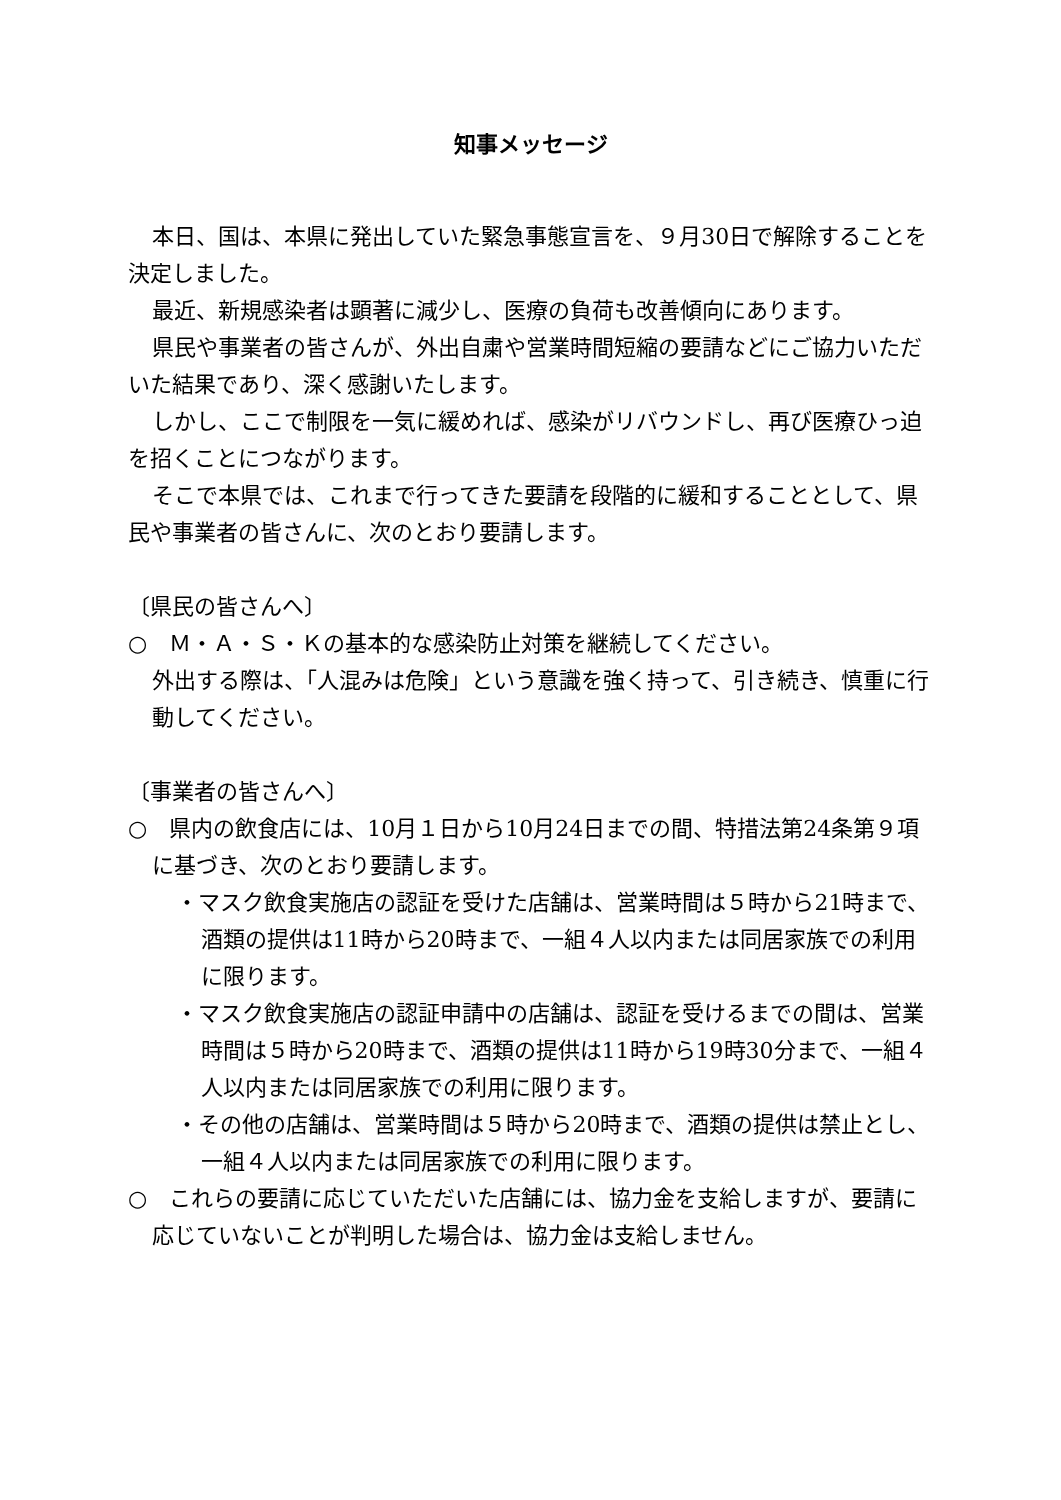知事メッセージ
本日、国は、本県に発出していた緊急事態宣言を、９月30日で解除することを決定しました。
最近、新規感染者は顕著に減少し、医療の負荷も改善傾向にあります。
県民や事業者の皆さんが、外出自粛や営業時間短縮の要請などにご協力いただいた結果であり、深く感謝いたします。
しかし、ここで制限を一気に緩めれば、感染がリバウンドし、再び医療ひっ迫を招くことにつながります。
そこで本県では、これまで行ってきた要請を段階的に緩和することとして、県民や事業者の皆さんに、次のとおり要請します。
〔県民の皆さんへ〕
○　Ｍ・Ａ・Ｓ・Ｋの基本的な感染防止対策を継続してください。
外出する際は、「人混みは危険」という意識を強く持って、引き続き、慎重に行動してください。
〔事業者の皆さんへ〕
○　県内の飲食店には、10月１日から10月24日までの間、特措法第24条第９項に基づき、次のとおり要請します。
・マスク飲食実施店の認証を受けた店舗は、営業時間は５時から21時まで、酒類の提供は11時から20時まで、一組４人以内または同居家族での利用に限ります。
・マスク飲食実施店の認証申請中の店舗は、認証を受けるまでの間は、営業時間は５時から20時まで、酒類の提供は11時から19時30分まで、一組４人以内または同居家族での利用に限ります。
・その他の店舗は、営業時間は５時から20時まで、酒類の提供は禁止とし、一組４人以内または同居家族での利用に限ります。
○　これらの要請に応じていただいた店舗には、協力金を支給しますが、要請に応じていないことが判明した場合は、協力金は支給しません。